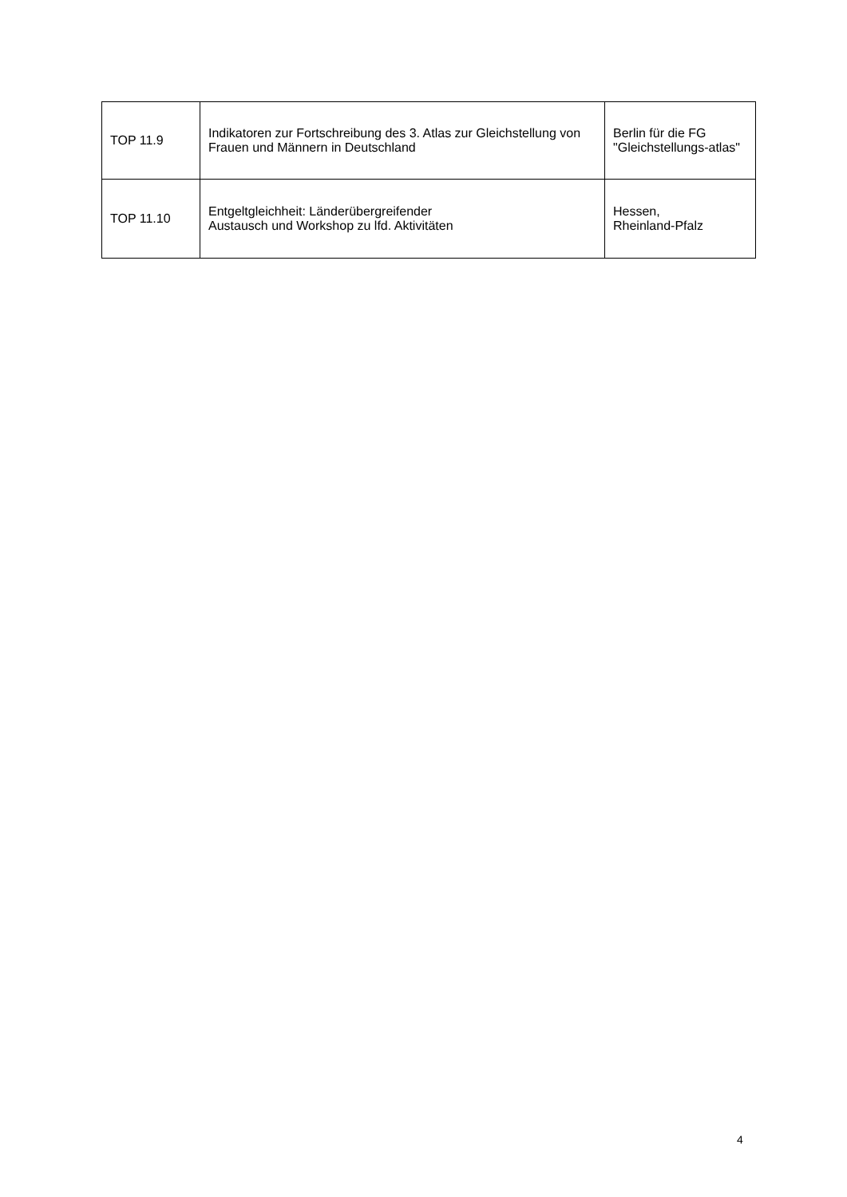| TOP 11.9 | Indikatoren zur Fortschreibung des 3. Atlas zur Gleichstellung von Frauen und Männern in Deutschland | Berlin für die FG "Gleichstellungs-atlas" |
| TOP 11.10 | Entgeltgleichheit: Länderübergreifender Austausch und Workshop zu lfd. Aktivitäten | Hessen, Rheinland-Pfalz |
4